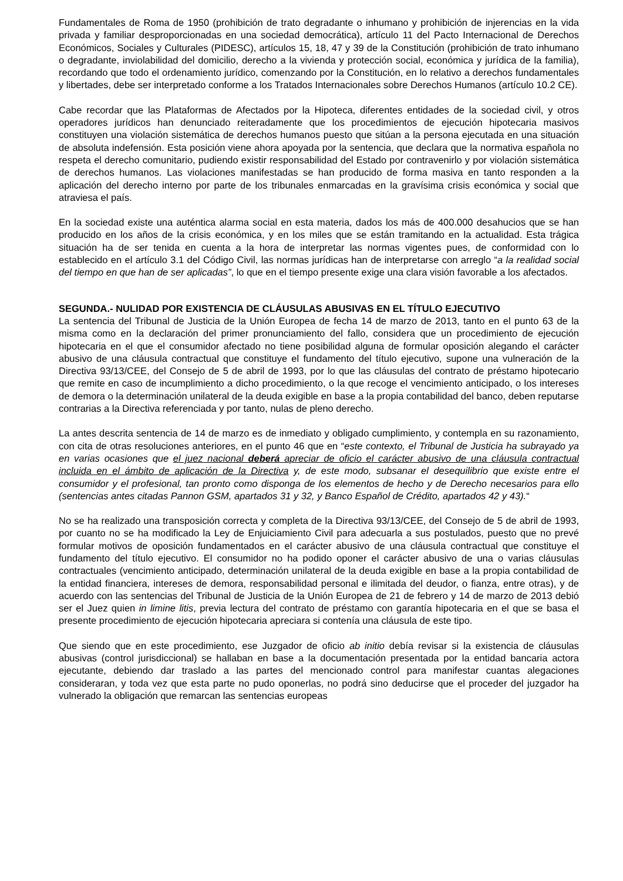Fundamentales de Roma de 1950 (prohibición de trato degradante o inhumano y prohibición de injerencias en la vida privada y familiar desproporcionadas en una sociedad democrática), artículo 11 del Pacto Internacional de Derechos Económicos, Sociales y Culturales (PIDESC), artículos 15, 18, 47 y 39 de la Constitución (prohibición de trato inhumano o degradante, inviolabilidad del domicilio, derecho a la vivienda y protección social, económica y jurídica de la familia), recordando que todo el ordenamiento jurídico, comenzando por la Constitución, en lo relativo a derechos fundamentales y libertades, debe ser interpretado conforme a los Tratados Internacionales sobre Derechos Humanos (artículo 10.2 CE).
Cabe recordar que las Plataformas de Afectados por la Hipoteca, diferentes entidades de la sociedad civil, y otros operadores jurídicos han denunciado reiteradamente que los procedimientos de ejecución hipotecaria masivos constituyen una violación sistemática de derechos humanos puesto que sitúan a la persona ejecutada en una situación de absoluta indefensión. Esta posición viene ahora apoyada por la sentencia, que declara que la normativa española no respeta el derecho comunitario, pudiendo existir responsabilidad del Estado por contravenirlo y por violación sistemática de derechos humanos. Las violaciones manifestadas se han producido de forma masiva en tanto responden a la aplicación del derecho interno por parte de los tribunales enmarcadas en la gravísima crisis económica y social que atraviesa el país.
En la sociedad existe una auténtica alarma social en esta materia, dados los más de 400.000 desahucios que se han producido en los años de la crisis económica, y en los miles que se están tramitando en la actualidad. Esta trágica situación ha de ser tenida en cuenta a la hora de interpretar las normas vigentes pues, de conformidad con lo establecido en el artículo 3.1 del Código Civil, las normas jurídicas han de interpretarse con arreglo “a la realidad social del tiempo en que han de ser aplicadas”, lo que en el tiempo presente exige una clara visión favorable a los afectados.
SEGUNDA.- NULIDAD POR EXISTENCIA DE CLÁUSULAS ABUSIVAS EN EL TÍTULO EJECUTIVO
La sentencia del Tribunal de Justicia de la Unión Europea de fecha 14 de marzo de 2013, tanto en el punto 63 de la misma como en la declaración del primer pronunciamiento del fallo, considera que un procedimiento de ejecución hipotecaria en el que el consumidor afectado no tiene posibilidad alguna de formular oposición alegando el carácter abusivo de una cláusula contractual que constituye el fundamento del título ejecutivo, supone una vulneración de la Directiva 93/13/CEE, del Consejo de 5 de abril de 1993, por lo que las cláusulas del contrato de préstamo hipotecario que remite en caso de incumplimiento a dicho procedimiento, o la que recoge el vencimiento anticipado, o los intereses de demora o la determinación unilateral de la deuda exigible en base a la propia contabilidad del banco, deben reputarse contrarias a la Directiva referenciada y por tanto, nulas de pleno derecho.
La antes descrita sentencia de 14 de marzo es de inmediato y obligado cumplimiento, y contempla en su razonamiento, con cita de otras resoluciones anteriores, en el punto 46 que en “este contexto, el Tribunal de Justicia ha subrayado ya en varias ocasiones que el juez nacional deberá apreciar de oficio el carácter abusivo de una cláusula contractual incluida en el ámbito de aplicación de la Directiva y, de este modo, subsanar el desequilibrio que existe entre el consumidor y el profesional, tan pronto como disponga de los elementos de hecho y de Derecho necesarios para ello (sentencias antes citadas Pannon GSM, apartados 31 y 32, y Banco Español de Crédito, apartados 42 y 43).“
No se ha realizado una transposición correcta y completa de la Directiva 93/13/CEE, del Consejo de 5 de abril de 1993, por cuanto no se ha modificado la Ley de Enjuiciamiento Civil para adecuarla a sus postulados, puesto que no prevé formular motivos de oposición fundamentados en el carácter abusivo de una cláusula contractual que constituye el fundamento del título ejecutivo. El consumidor no ha podido oponer el carácter abusivo de una o varias cláusulas contractuales (vencimiento anticipado, determinación unilateral de la deuda exigible en base a la propia contabilidad de la entidad financiera, intereses de demora, responsabilidad personal e ilimitada del deudor, o fianza, entre otras), y de acuerdo con las sentencias del Tribunal de Justicia de la Unión Europea de 21 de febrero y 14 de marzo de 2013 debió ser el Juez quien in limine litis, previa lectura del contrato de préstamo con garantía hipotecaria en el que se basa el presente procedimiento de ejecución hipotecaria apreciara si contenía una cláusula de este tipo.
Que siendo que en este procedimiento, ese Juzgador de oficio ab initio debía revisar si la existencia de cláusulas abusivas (control jurisdiccional) se hallaban en base a la documentación presentada por la entidad bancaria actora ejecutante, debiendo dar traslado a las partes del mencionado control para manifestar cuantas alegaciones consideraran, y toda vez que esta parte no pudo oponerlas, no podrá sino deducirse que el proceder del juzgador ha vulnerado la obligación que remarcan las sentencias europeas